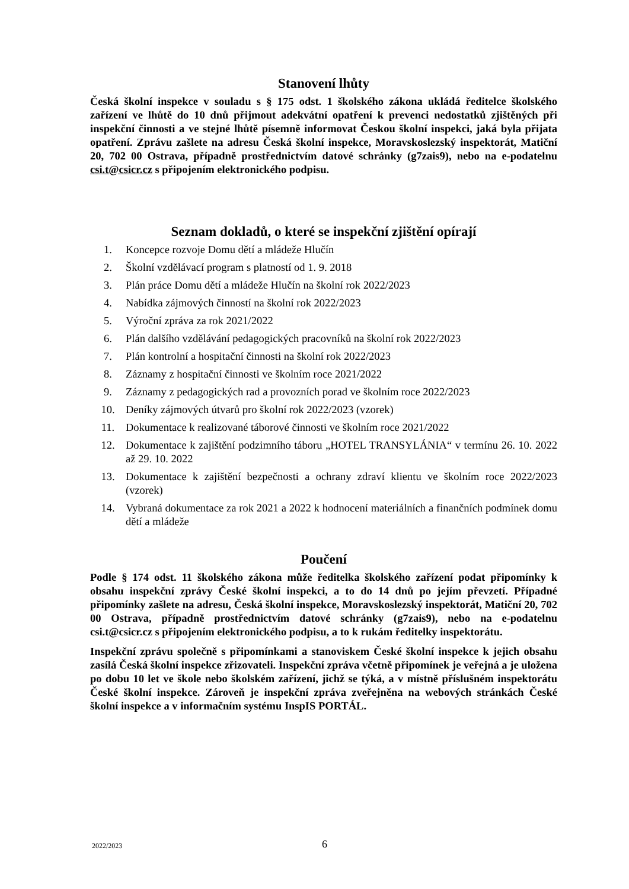Stanovení lhůty
Česká školní inspekce v souladu s § 175 odst. 1 školského zákona ukládá ředitelce školského zařízení ve lhůtě do 10 dnů přijmout adekvátní opatření k prevenci nedostatků zjištěných při inspekční činnosti a ve stejné lhůtě písemně informovat Českou školní inspekci, jaká byla přijata opatření. Zprávu zašlete na adresu Česká školní inspekce, Moravskoslezský inspektorát, Matiční 20, 702 00 Ostrava, případně prostřednictvím datové schránky (g7zais9), nebo na e-podatelnu csi.t@csicr.cz s připojením elektronického podpisu.
Seznam dokladů, o které se inspekční zjištění opírají
1. Koncepce rozvoje Domu dětí a mládeže Hlučín
2. Školní vzdělávací program s platností od 1. 9. 2018
3. Plán práce Domu dětí a mládeže Hlučín na školní rok 2022/2023
4. Nabídka zájmových činností na školní rok 2022/2023
5. Výroční zpráva za rok 2021/2022
6. Plán dalšího vzdělávání pedagogických pracovníků na školní rok 2022/2023
7. Plán kontrolní a hospitační činnosti na školní rok 2022/2023
8. Záznamy z hospitační činnosti ve školním roce 2021/2022
9. Záznamy z pedagogických rad a provozních porad ve školním roce 2022/2023
10. Deníky zájmových útvarů pro školní rok 2022/2023 (vzorek)
11. Dokumentace k realizované táborové činnosti ve školním roce 2021/2022
12. Dokumentace k zajištění podzimního táboru „HOTEL TRANSYLÁNIA“ v termínu 26. 10. 2022 až 29. 10. 2022
13. Dokumentace k zajištění bezpečnosti a ochrany zdraví klientu ve školním roce 2022/2023 (vzorek)
14. Vybraná dokumentace za rok 2021 a 2022 k hodnocení materiálních a finančních podmínek domu dětí a mládeže
Poučení
Podle § 174 odst. 11 školského zákona může ředitelka školského zařízení podat připomínky k obsahu inspekční zprávy České školní inspekci, a to do 14 dnů po jejím převzetí. Případné připomínky zašlete na adresu, Česká školní inspekce, Moravskoslezský inspektorát, Matiční 20, 702 00 Ostrava, případně prostřednictvím datové schránky (g7zais9), nebo na e-podatelnu csi.t@csicr.cz s připojením elektronického podpisu, a to k rukám ředitelky inspektorátu.
Inspekční zprávu společně s připomínkami a stanoviskem České školní inspekce k jejich obsahu zasílá Česká školní inspekce zřizovateli. Inspekční zpráva včetně připomínek je veřejná a je uložena po dobu 10 let ve škole nebo školském zařízení, jichž se týká, a v místně příslušném inspektorátu České školní inspekce. Zároveň je inspekční zpráva zveřejněna na webových stránkách České školní inspekce a v informačním systému InspIS PORTÁL.
2022/2023 6